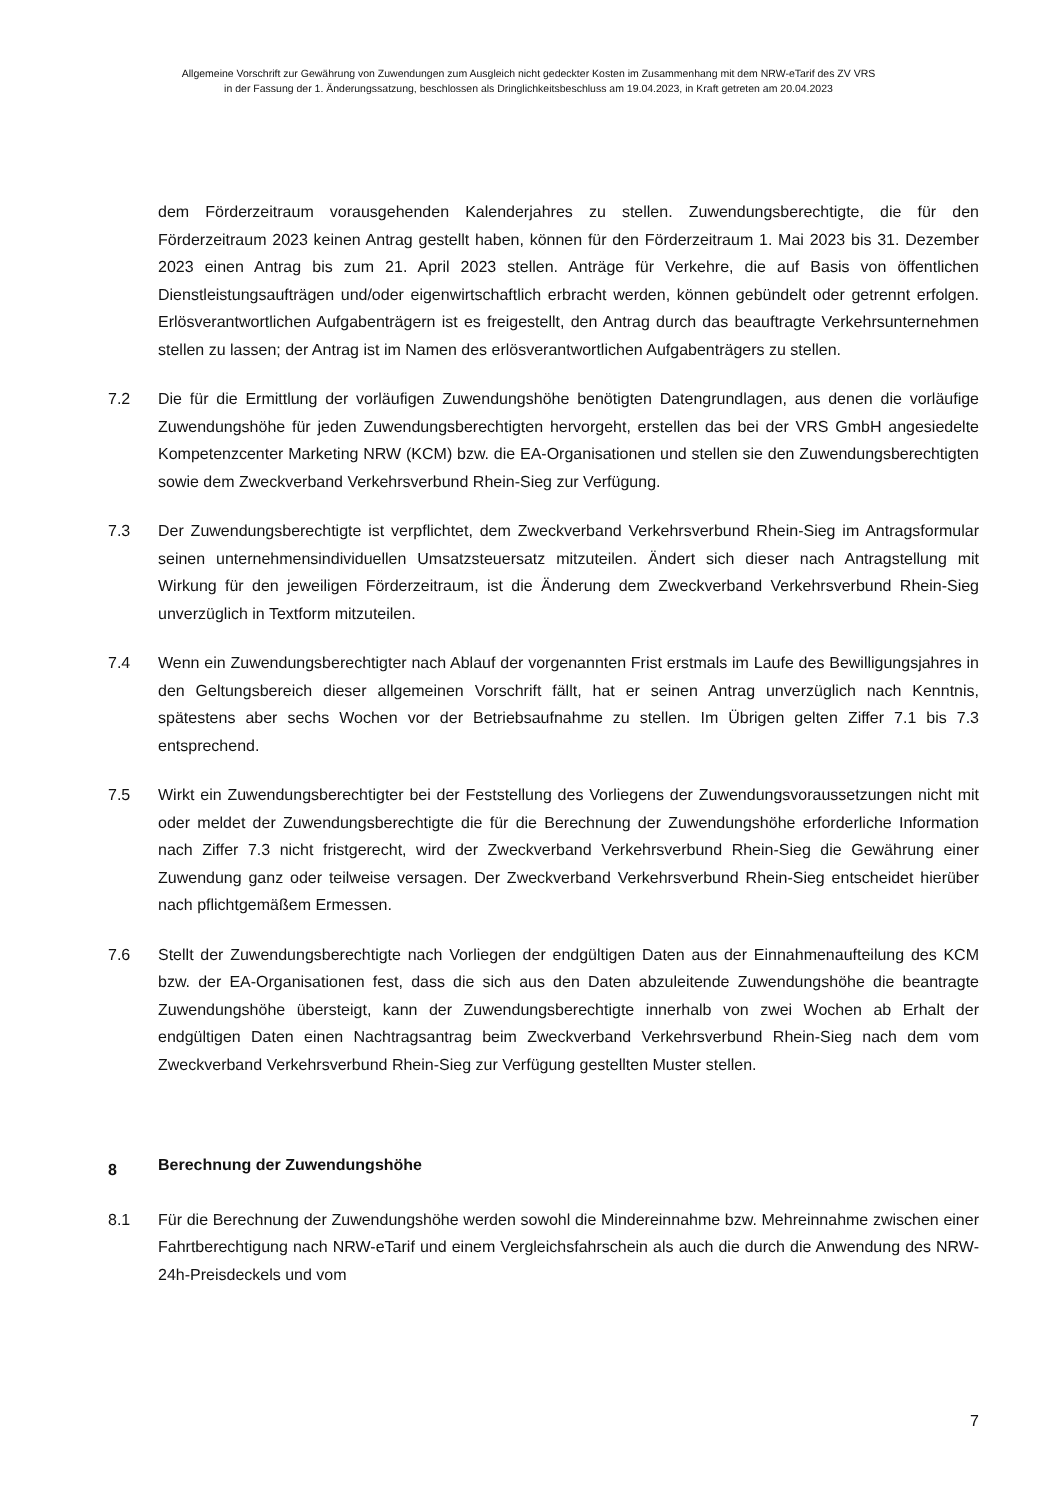Allgemeine Vorschrift zur Gewährung von Zuwendungen zum Ausgleich nicht gedeckter Kosten im Zusammenhang mit dem NRW-eTarif des ZV VRS
in der Fassung der 1. Änderungssatzung, beschlossen als Dringlichkeitsbeschluss am 19.04.2023, in Kraft getreten am 20.04.2023
dem Förderzeitraum vorausgehenden Kalenderjahres zu stellen. Zuwendungsberechtigte, die für den Förderzeitraum 2023 keinen Antrag gestellt haben, können für den Förderzeitraum 1. Mai 2023 bis 31. Dezember 2023 einen Antrag bis zum 21. April 2023 stellen. Anträge für Verkehre, die auf Basis von öffentlichen Dienstleistungsaufträgen und/oder eigenwirtschaftlich erbracht werden, können gebündelt oder getrennt erfolgen. Erlösverantwortlichen Aufgaben­trägern ist es freigestellt, den Antrag durch das beauftragte Verkehrsunternehmen stellen zu lassen; der Antrag ist im Namen des erlösverantwortlichen Aufgabenträgers zu stellen.
7.2 Die für die Ermittlung der vorläufigen Zuwendungshöhe benötigten Datengrundlagen, aus denen die vorläufige Zuwendungshöhe für jeden Zuwendungsberechtigten hervorgeht, erstellen das bei der VRS GmbH angesiedelte Kompetenzcenter Marketing NRW (KCM) bzw. die EA-Organisationen und stellen sie den Zuwendungsberechtigten sowie dem Zweckverband Verkehrsverbund Rhein-Sieg zur Verfügung.
7.3 Der Zuwendungsberechtigte ist verpflichtet, dem Zweckverband Verkehrsverbund Rhein-Sieg im Antragsformular seinen unternehmensindividuellen Umsatzsteuersatz mitzuteilen. Ändert sich dieser nach Antragstellung mit Wirkung für den jeweiligen Förderzeitraum, ist die Änderung dem Zweckverband Verkehrsverbund Rhein-Sieg unverzüglich in Textform mitzuteilen.
7.4 Wenn ein Zuwendungsberechtigter nach Ablauf der vorgenannten Frist erstmals im Laufe des Bewilligungsjahres in den Geltungsbereich dieser allgemeinen Vorschrift fällt, hat er seinen Antrag unverzüglich nach Kenntnis, spätestens aber sechs Wochen vor der Betriebsaufnahme zu stellen. Im Übrigen gelten Ziffer 7.1 bis 7.3 entsprechend.
7.5 Wirkt ein Zuwendungsberechtigter bei der Feststellung des Vorliegens der Zuwendungs­voraussetzungen nicht mit oder meldet der Zuwendungsberechtigte die für die Berechnung der Zuwendungshöhe erforderliche Information nach Ziffer 7.3 nicht fristgerecht, wird der Zweckverband Verkehrsverbund Rhein-Sieg die Gewährung einer Zuwendung ganz oder teil­weise versagen. Der Zweckverband Verkehrsverbund Rhein-Sieg entscheidet hierüber nach pflichtgemäßem Ermessen.
7.6 Stellt der Zuwendungsberechtigte nach Vorliegen der endgültigen Daten aus der Ein­nahmenaufteilung des KCM bzw. der EA-Organisationen fest, dass die sich aus den Daten abzuleitende Zuwendungshöhe die beantragte Zuwendungshöhe übersteigt, kann der Zuwendungsberechtigte innerhalb von zwei Wochen ab Erhalt der endgültigen Daten einen Nachtragsantrag beim Zweckverband Verkehrsverbund Rhein-Sieg nach dem vom Zweckverband Verkehrsverbund Rhein-Sieg zur Verfügung gestellten Muster stellen.
8 Berechnung der Zuwendungshöhe
8.1 Für die Berechnung der Zuwendungshöhe werden sowohl die Mindereinnahme bzw. Mehreinnahme zwischen einer Fahrtberechtigung nach NRW-eTarif und einem Vergleichsfahrschein als auch die durch die Anwendung des NRW-24h-Preisdeckels und vom
7